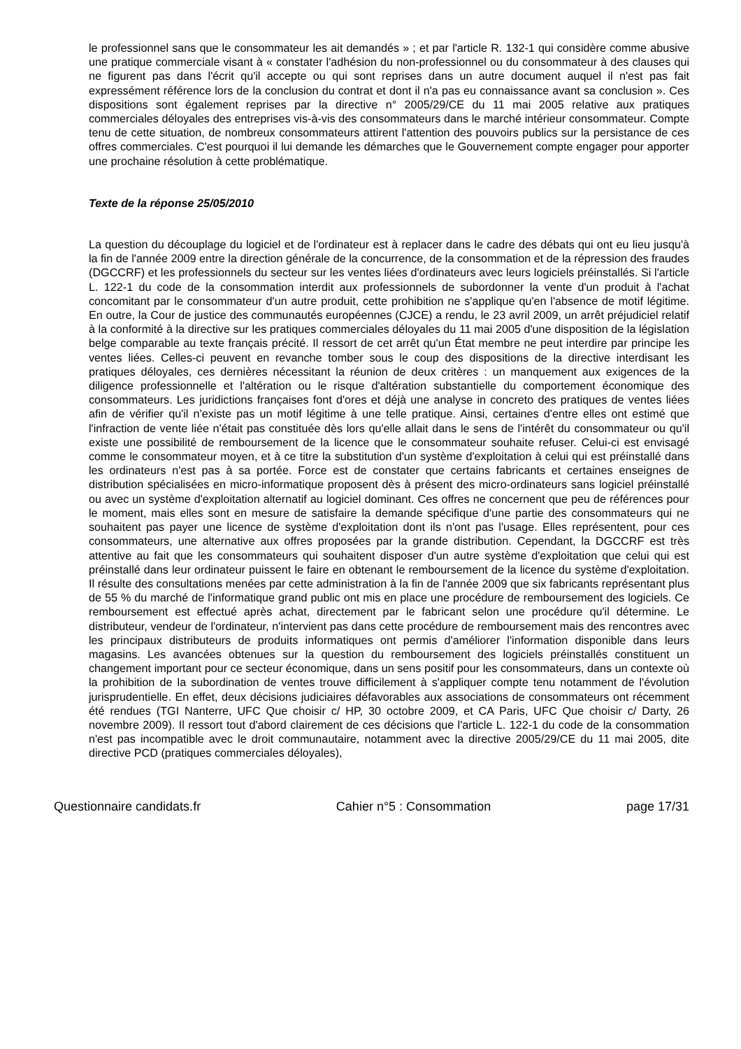le professionnel sans que le consommateur les ait demandés » ; et par l'article R. 132-1 qui considère comme abusive une pratique commerciale visant à « constater l'adhésion du non-professionnel ou du consommateur à des clauses qui ne figurent pas dans l'écrit qu'il accepte ou qui sont reprises dans un autre document auquel il n'est pas fait expressément référence lors de la conclusion du contrat et dont il n'a pas eu connaissance avant sa conclusion ». Ces dispositions sont également reprises par la directive n° 2005/29/CE du 11 mai 2005 relative aux pratiques commerciales déloyales des entreprises vis-à-vis des consommateurs dans le marché intérieur consommateur. Compte tenu de cette situation, de nombreux consommateurs attirent l'attention des pouvoirs publics sur la persistance de ces offres commerciales. C'est pourquoi il lui demande les démarches que le Gouvernement compte engager pour apporter une prochaine résolution à cette problématique.
Texte de la réponse 25/05/2010
La question du découplage du logiciel et de l'ordinateur est à replacer dans le cadre des débats qui ont eu lieu jusqu'à la fin de l'année 2009 entre la direction générale de la concurrence, de la consommation et de la répression des fraudes (DGCCRF) et les professionnels du secteur sur les ventes liées d'ordinateurs avec leurs logiciels préinstallés. Si l'article L. 122-1 du code de la consommation interdit aux professionnels de subordonner la vente d'un produit à l'achat concomitant par le consommateur d'un autre produit, cette prohibition ne s'applique qu'en l'absence de motif légitime. En outre, la Cour de justice des communautés européennes (CJCE) a rendu, le 23 avril 2009, un arrêt préjudiciel relatif à la conformité à la directive sur les pratiques commerciales déloyales du 11 mai 2005 d'une disposition de la législation belge comparable au texte français précité. Il ressort de cet arrêt qu'un État membre ne peut interdire par principe les ventes liées. Celles-ci peuvent en revanche tomber sous le coup des dispositions de la directive interdisant les pratiques déloyales, ces dernières nécessitant la réunion de deux critères : un manquement aux exigences de la diligence professionnelle et l'altération ou le risque d'altération substantielle du comportement économique des consommateurs. Les juridictions françaises font d'ores et déjà une analyse in concreto des pratiques de ventes liées afin de vérifier qu'il n'existe pas un motif légitime à une telle pratique. Ainsi, certaines d'entre elles ont estimé que l'infraction de vente liée n'était pas constituée dès lors qu'elle allait dans le sens de l'intérêt du consommateur ou qu'il existe une possibilité de remboursement de la licence que le consommateur souhaite refuser. Celui-ci est envisagé comme le consommateur moyen, et à ce titre la substitution d'un système d'exploitation à celui qui est préinstallé dans les ordinateurs n'est pas à sa portée. Force est de constater que certains fabricants et certaines enseignes de distribution spécialisées en micro-informatique proposent dès à présent des micro-ordinateurs sans logiciel préinstallé ou avec un système d'exploitation alternatif au logiciel dominant. Ces offres ne concernent que peu de références pour le moment, mais elles sont en mesure de satisfaire la demande spécifique d'une partie des consommateurs qui ne souhaitent pas payer une licence de système d'exploitation dont ils n'ont pas l'usage. Elles représentent, pour ces consommateurs, une alternative aux offres proposées par la grande distribution. Cependant, la DGCCRF est très attentive au fait que les consommateurs qui souhaitent disposer d'un autre système d'exploitation que celui qui est préinstallé dans leur ordinateur puissent le faire en obtenant le remboursement de la licence du système d'exploitation. Il résulte des consultations menées par cette administration à la fin de l'année 2009 que six fabricants représentant plus de 55 % du marché de l'informatique grand public ont mis en place une procédure de remboursement des logiciels. Ce remboursement est effectué après achat, directement par le fabricant selon une procédure qu'il détermine. Le distributeur, vendeur de l'ordinateur, n'intervient pas dans cette procédure de remboursement mais des rencontres avec les principaux distributeurs de produits informatiques ont permis d'améliorer l'information disponible dans leurs magasins. Les avancées obtenues sur la question du remboursement des logiciels préinstallés constituent un changement important pour ce secteur économique, dans un sens positif pour les consommateurs, dans un contexte où la prohibition de la subordination de ventes trouve difficilement à s'appliquer compte tenu notamment de l'évolution jurisprudentielle. En effet, deux décisions judiciaires défavorables aux associations de consommateurs ont récemment été rendues (TGI Nanterre, UFC Que choisir c/ HP, 30 octobre 2009, et CA Paris, UFC Que choisir c/ Darty, 26 novembre 2009). Il ressort tout d'abord clairement de ces décisions que l'article L. 122-1 du code de la consommation n'est pas incompatible avec le droit communautaire, notamment avec la directive 2005/29/CE du 11 mai 2005, dite directive PCD (pratiques commerciales déloyales),
Questionnaire candidats.fr Cahier n°5 : Consommation page 17/31